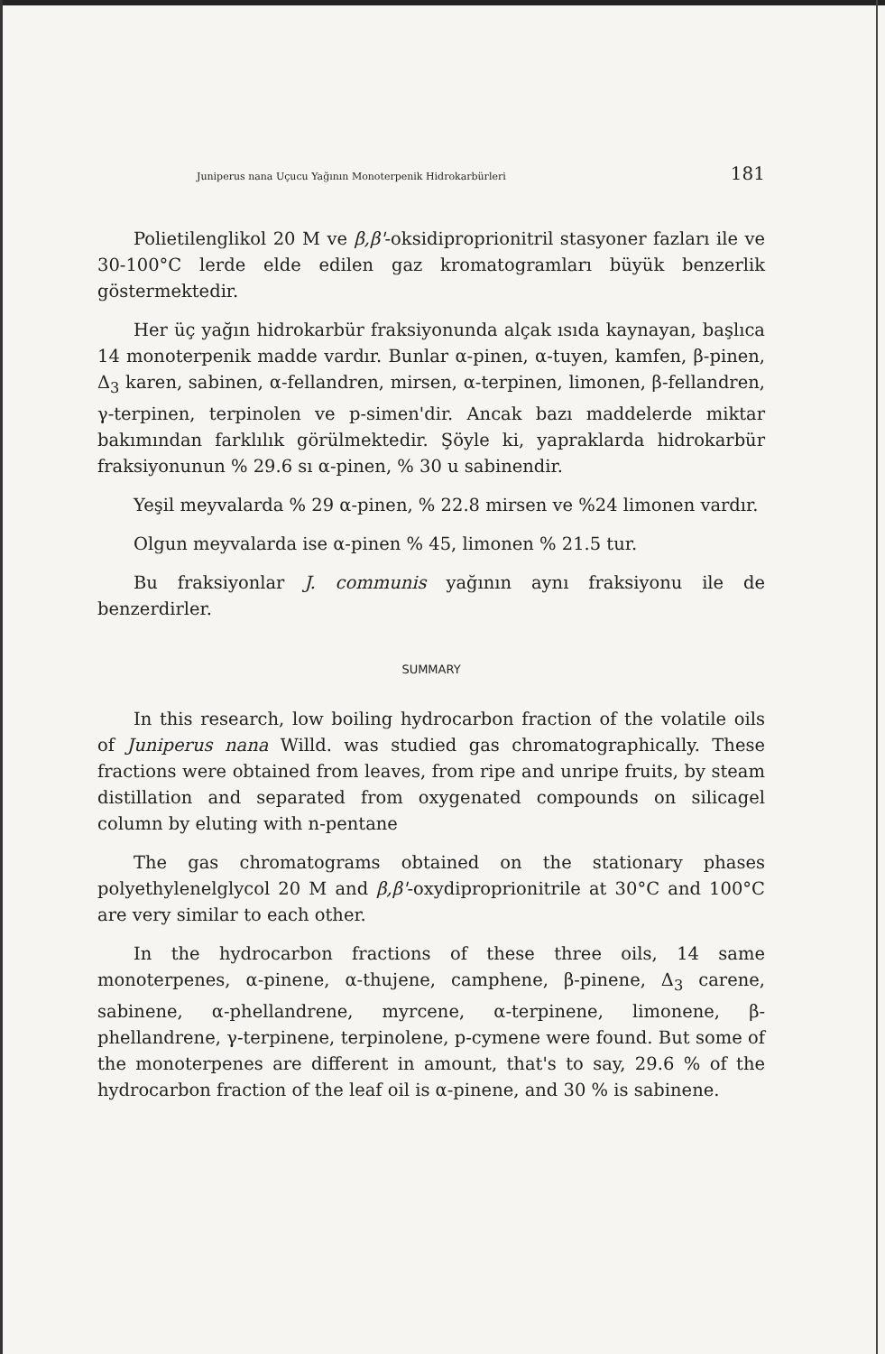Juniperus nana Uçucu Yağının Monoterpenik Hidrokarbürleri 181
Polietilenglikol 20 M ve β,β'-oksidiproprionitril stasyoner fazları ile ve 30-100°C lerde elde edilen gaz kromatogramları büyük benzerlik göstermektedir.
Her üç yağın hidrokarbür fraksiyonunda alçak ısıda kaynayan, başlıca 14 monoterpenik madde vardır. Bunlar α-pinen, α-tuyen, kamfen, β-pinen, Δ<sub>3</sub> karen, sabinen, α-fellandren, mirsen, α-terpinen, limonen, β-fellandren, γ-terpinen, terpinolen ve p-simen'dir. Ancak bazı maddelerde miktar bakımından farklılık görülmektedir. Şöyle ki, yapraklarda hidrokarbür fraksiyonunun % 29.6 sı α-pinen, % 30 u sabinendir.
Yeşil meyvalarda % 29 α-pinen, % 22.8 mirsen ve %24 limonen vardır.
Olgun meyvalarda ise α-pinen % 45, limonen % 21.5 tur.
Bu fraksiyonlar J. communis yağının aynı fraksiyonu ile de benzerdirler.
SUMMARY
In this research, low boiling hydrocarbon fraction of the volatile oils of Juniperus nana Willd. was studied gas chromatographically. These fractions were obtained from leaves, from ripe and unripe fruits, by steam distillation and separated from oxygenated compounds on silicagel column by eluting with n-pentane
The gas chromatograms obtained on the stationary phases polyethylenelglycol 20 M and β,β'-oxydiproprionitrile at 30°C and 100°C are very similar to each other.
In the hydrocarbon fractions of these three oils, 14 same monoterpenes, α-pinene, α-thujene, camphene, β-pinene, Δ<sub>3</sub> carene, sabinene, α-phellandrene, myrcene, α-terpinene, limonene, β-phellandrene, γ-terpinene, terpinolene, p-cymene were found. But some of the monoterpenes are different in amount, that's to say, 29.6 % of the hydrocarbon fraction of the leaf oil is α-pinene, and 30 % is sabinene.